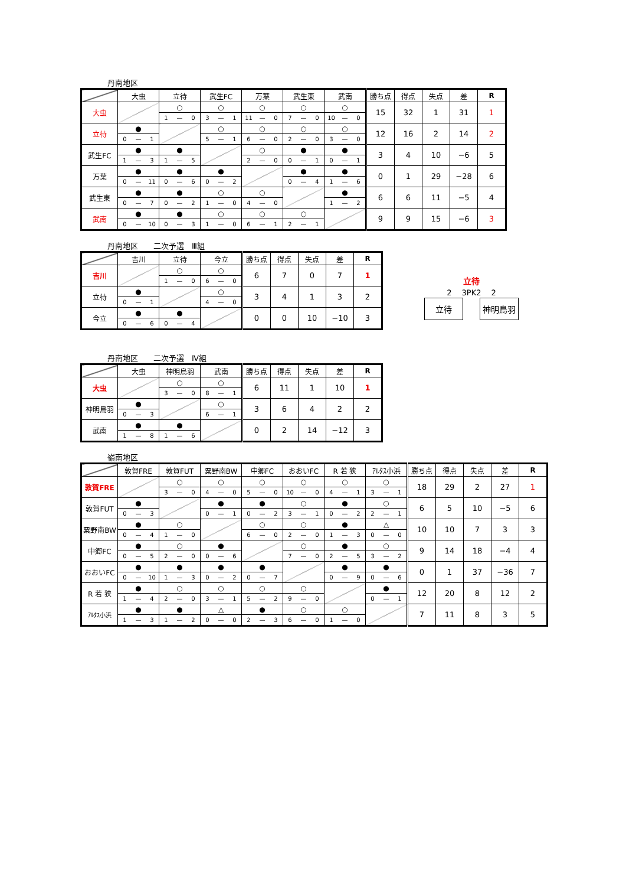丹南地区
| | 大虫 | | | 立待 | | | 武生FC | | | 万葉 | | | 武生東 | | | 武南 | | | 勝ち点 | 得点 | 失点 | 差 | R |
| --- | --- | --- | --- | --- | --- | --- | --- | --- | --- | --- | --- | --- | --- | --- | --- | --- | --- | --- | --- | --- | --- | --- | --- |
| 大虫 | | | | ○ | | | ○ | | | ○ | | | ○ | | | ○ | | | 15 | 32 | 1 | 31 | 1 |
| | | | | 1 | — | 0 | 3 | — | 1 | 11 | — | 0 | 7 | — | 0 | 10 | — | 0 | | | | | |
| 立待 | ● | | | | | | ○ | | | ○ | | | ○ | | | ○ | | | 12 | 16 | 2 | 14 | 2 |
| | 0 | — | 1 | | | | 5 | — | 1 | 6 | — | 0 | 2 | — | 0 | 3 | — | 0 | | | | | |
| 武生FC | ● | | | ● | | | | | | ○ | | | ● | | | ● | | | 3 | 4 | 10 | −6 | 5 |
| | 1 | — | 3 | 1 | — | 5 | | | | 2 | — | 0 | 0 | — | 1 | 0 | — | 1 | | | | | |
| 万葉 | ● | | | ● | | | ● | | | | | | ● | | | ● | | | 0 | 1 | 29 | −28 | 6 |
| | 0 | — | 11 | 0 | — | 6 | 0 | — | 2 | | | | 0 | — | 4 | 1 | — | 6 | | | | | |
| 武生東 | ● | | | ● | | | ○ | | | ○ | | | | | | ● | | | 6 | 6 | 11 | −5 | 4 |
| | 0 | — | 7 | 0 | — | 2 | 1 | — | 0 | 4 | — | 0 | | | | 1 | — | 2 | | | | | |
| 武南 | ● | | | ● | | | ○ | | | ○ | | | ○ | | | | | | 9 | 9 | 15 | −6 | 3 |
| | 0 | — | 10 | 0 | — | 3 | 1 | — | 0 | 6 | — | 1 | 2 | — | 1 | | | | | | | | |
丹南地区　　二次予選　Ⅲ組
| | 吉川 | | | 立待 | | | 今立 | | | 勝ち点 | 得点 | 失点 | 差 | R |
| --- | --- | --- | --- | --- | --- | --- | --- | --- | --- | --- | --- | --- | --- | --- |
| 吉川 | | | | ○ | | | ○ | | | 6 | 7 | 0 | 7 | 1 |
| | | | | 1 | — | 0 | 6 | — | 0 | | | | | |
| 立待 | ● | | | | | | ○ | | | 3 | 4 | 1 | 3 | 2 |
| | 0 | — | 1 | | | | 4 | — | 0 | | | | | |
| 今立 | ● | | | ● | | | | | | 0 | 0 | 10 | −10 | 3 |
| | 0 | — | 6 | 0 | — | 4 | | | | | | | | |
立待
2 　3PK2 　2
立待 神明鳥羽
丹南地区　　二次予選　Ⅳ組
| | 大虫 | | | 神明鳥羽 | | | 武南 | | | 勝ち点 | 得点 | 失点 | 差 | R |
| --- | --- | --- | --- | --- | --- | --- | --- | --- | --- | --- | --- | --- | --- | --- |
| 大虫 | | | | ○ | | | ○ | | | 6 | 11 | 1 | 10 | 1 |
| | | | | 3 | — | 0 | 8 | — | 1 | | | | | |
| 神明鳥羽 | ● | | | | | | ○ | | | 3 | 6 | 4 | 2 | 2 |
| | 0 | — | 3 | | | | 6 | — | 1 | | | | | |
| 武南 | ● | | | ● | | | | | | 0 | 2 | 14 | −12 | 3 |
| | 1 | — | 8 | 1 | — | 6 | | | | | | | | |
嶺南地区
| | 敦賀FRE | | | 敦賀FUT | | | 粟野南BW | | | 中郷FC | | | おおいFC | | | R 若 狭 | | | ｱﾙﾀｽ小浜 | | | 勝ち点 | 得点 | 失点 | 差 | R |
| --- | --- | --- | --- | --- | --- | --- | --- | --- | --- | --- | --- | --- | --- | --- | --- | --- | --- | --- | --- | --- | --- | --- | --- | --- | --- | --- |
| 敦賀FRE | | | | ○ | | | ○ | | | ○ | | | ○ | | | ○ | | | ○ | | | 18 | 29 | 2 | 27 | 1 |
| | | | | 3 | — | 0 | 4 | — | 0 | 5 | — | 0 | 10 | — | 0 | 4 | — | 1 | 3 | — | 1 | | | | | |
| 敦賀FUT | ● | | | | | | ● | | | ● | | | ○ | | | ● | | | ○ | | | 6 | 5 | 10 | −5 | 6 |
| | 0 | — | 3 | | | | 0 | — | 1 | 0 | — | 2 | 3 | — | 1 | 0 | — | 2 | 2 | — | 1 | | | | | |
| 粟野南BW | ● | | | ○ | | | | | | ○ | | | ○ | | | ● | | | △ | | | 10 | 10 | 7 | 3 | 3 |
| | 0 | — | 4 | 1 | — | 0 | | | | 6 | — | 0 | 2 | — | 0 | 1 | — | 3 | 0 | — | 0 | | | | | |
| 中郷FC | ● | | | ○ | | | ● | | | | | | ○ | | | ● | | | ○ | | | 9 | 14 | 18 | −4 | 4 |
| | 0 | — | 5 | 2 | — | 0 | 0 | — | 6 | | | | 7 | — | 0 | 2 | — | 5 | 3 | — | 2 | | | | | |
| おおいFC | ● | | | ● | | | ● | | | ● | | | | | | ● | | | ● | | | 0 | 1 | 37 | −36 | 7 |
| | 0 | — | 10 | 1 | — | 3 | 0 | — | 2 | 0 | — | 7 | | | | 0 | — | 9 | 0 | — | 6 | | | | | |
| R 若 狭 | ● | | | ○ | | | ○ | | | ○ | | | ○ | | | | | | ● | | | 12 | 20 | 8 | 12 | 2 |
| | 1 | — | 4 | 2 | — | 0 | 3 | — | 1 | 5 | — | 2 | 9 | — | 0 | | | | 0 | — | 1 | | | | | |
| ｱﾙﾀｽ小浜 | ● | | | ● | | | △ | | | ● | | | ○ | | | ○ | | | | | | 7 | 11 | 8 | 3 | 5 |
| | 1 | — | 3 | 1 | — | 2 | 0 | — | 0 | 2 | — | 3 | 6 | — | 0 | 1 | — | 0 | | | | | | | | |